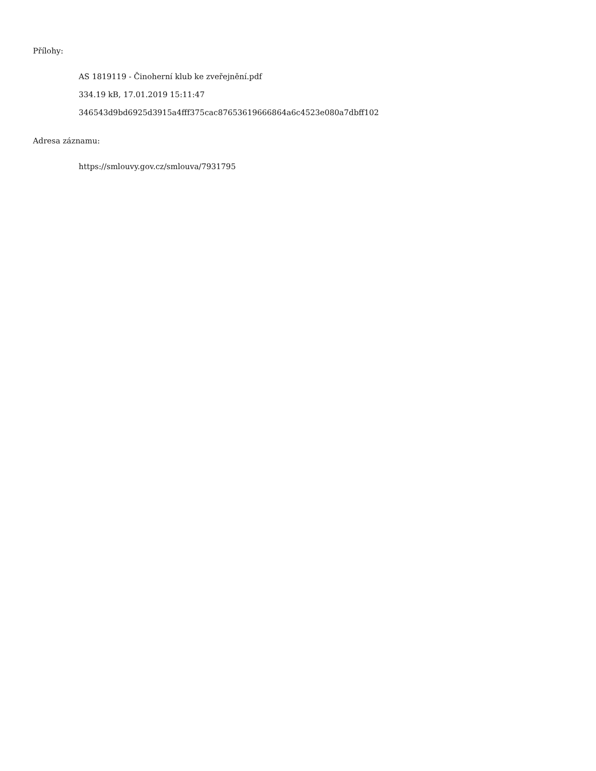Přílohy:
AS 1819119 - Činoherní klub ke zveřejnění.pdf
334.19 kB, 17.01.2019 15:11:47
346543d9bd6925d3915a4fff375cac87653619666864a6c4523e080a7dbff102
Adresa záznamu:
https://smlouvy.gov.cz/smlouva/7931795